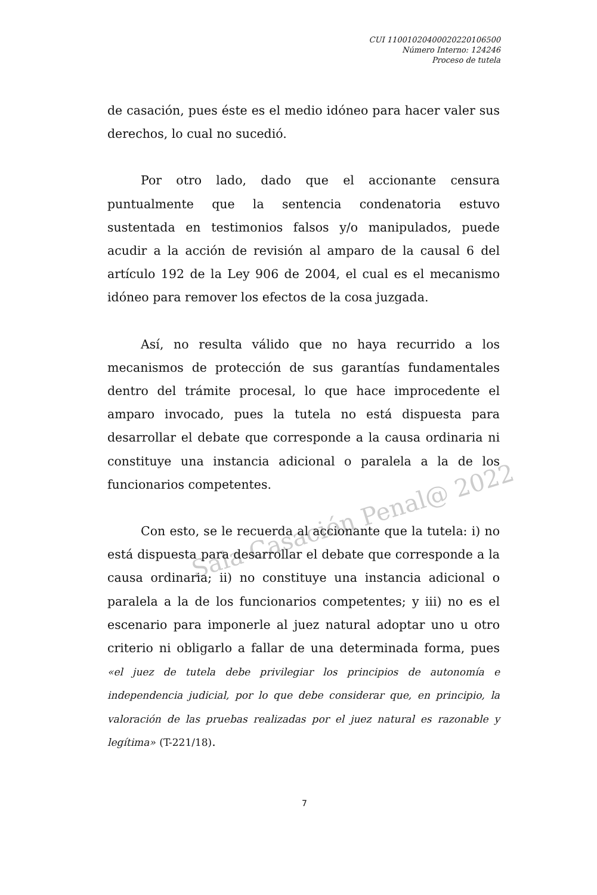Sala Casación Penal@ 2022
CUI 11001020400020220106500
Número Interno: 124246
Proceso de tutela
de casación, pues éste es el medio idóneo para hacer valer sus derechos, lo cual no sucedió.
Por otro lado, dado que el accionante censura puntualmente que la sentencia condenatoria estuvo sustentada en testimonios falsos y/o manipulados, puede acudir a la acción de revisión al amparo de la causal 6 del artículo 192 de la Ley 906 de 2004, el cual es el mecanismo idóneo para remover los efectos de la cosa juzgada.
Así, no resulta válido que no haya recurrido a los mecanismos de protección de sus garantías fundamentales dentro del trámite procesal, lo que hace improcedente el amparo invocado, pues la tutela no está dispuesta para desarrollar el debate que corresponde a la causa ordinaria ni constituye una instancia adicional o paralela a la de los funcionarios competentes.
Con esto, se le recuerda al accionante que la tutela: i) no está dispuesta para desarrollar el debate que corresponde a la causa ordinaria; ii) no constituye una instancia adicional o paralela a la de los funcionarios competentes; y iii) no es el escenario para imponerle al juez natural adoptar uno u otro criterio ni obligarlo a fallar de una determinada forma, pues «el juez de tutela debe privilegiar los principios de autonomía e independencia judicial, por lo que debe considerar que, en principio, la valoración de las pruebas realizadas por el juez natural es razonable y legítima» (T-221/18).
7